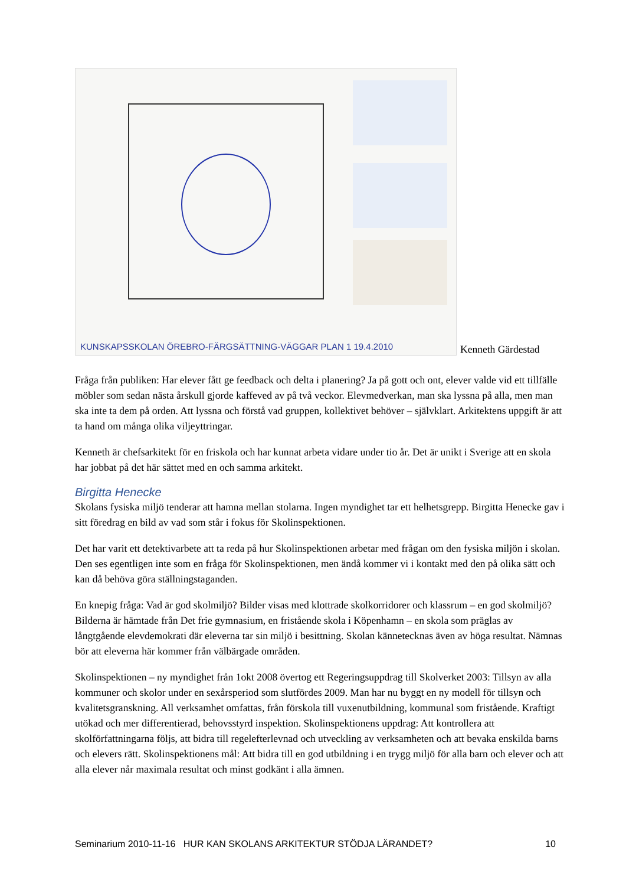KUNSKAPSSKOLAN ÖREBRO-FÄRGSÄTTNING-VÄGGAR PLAN 1 19.4.2010
Kenneth Gärdestad
Fråga från publiken: Har elever fått ge feedback och delta i planering? Ja på gott och ont, elever valde vid ett tillfälle möbler som sedan nästa årskull gjorde kaffeved av på två veckor. Elevmedverkan, man ska lyssna på alla, men man ska inte ta dem på orden. Att lyssna och förstå vad gruppen, kollektivet behöver – självklart. Arkitektens uppgift är att ta hand om många olika viljeyttringar.
Kenneth är chefsarkitekt för en friskola och har kunnat arbeta vidare under tio år. Det är unikt i Sverige att en skola har jobbat på det här sättet med en och samma arkitekt.
Birgitta Henecke
Skolans fysiska miljö tenderar att hamna mellan stolarna. Ingen myndighet tar ett helhetsgrepp. Birgitta Henecke gav i sitt föredrag en bild av vad som står i fokus för Skolinspektionen.
Det har varit ett detektivarbete att ta reda på hur Skolinspektionen arbetar med frågan om den fysiska miljön i skolan. Den ses egentligen inte som en fråga för Skolinspektionen, men ändå kommer vi i kontakt med den på olika sätt och kan då behöva göra ställningstaganden.
En knepig fråga: Vad är god skolmiljö? Bilder visas med klottrade skolkorridorer och klassrum – en god skolmiljö? Bilderna är hämtade från Det frie gymnasium, en fristående skola i Köpenhamn – en skola som präglas av långtgående elevdemokrati där eleverna tar sin miljö i besittning. Skolan kännetecknas även av höga resultat. Nämnas bör att eleverna här kommer från välbärgade områden.
Skolinspektionen – ny myndighet från 1okt 2008 övertog ett Regeringsuppdrag till Skolverket 2003: Tillsyn av alla kommuner och skolor under en sexårsperiod som slutfördes 2009. Man har nu byggt en ny modell för tillsyn och kvalitetsgranskning. All verksamhet omfattas, från förskola till vuxenutbildning, kommunal som fristående. Kraftigt utökad och mer differentierad, behovsstyrd inspektion. Skolinspektionens uppdrag: Att kontrollera att skolförfattningarna följs, att bidra till regelefterlevnad och utveckling av verksamheten och att bevaka enskilda barns och elevers rätt. Skolinspektionens mål: Att bidra till en god utbildning i en trygg miljö för alla barn och elever och att alla elever når maximala resultat och minst godkänt i alla ämnen.
Seminarium 2010-11-16 HUR KAN SKOLANS ARKITEKTUR STÖDJA LÄRANDET? 10